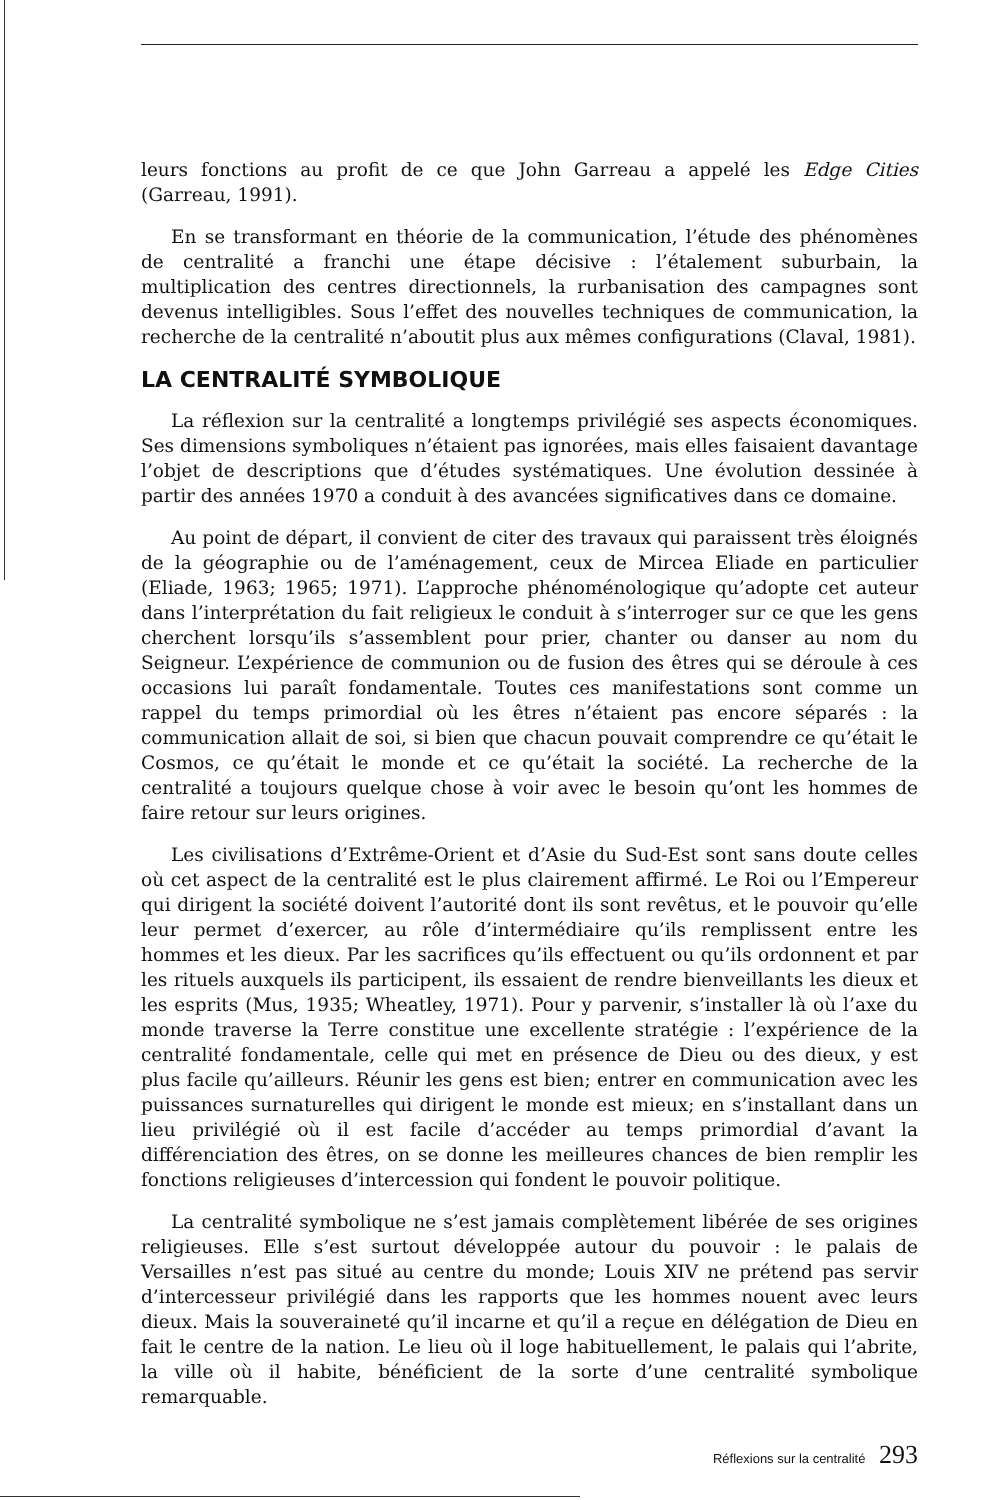leurs fonctions au profit de ce que John Garreau a appelé les Edge Cities (Garreau, 1991).
En se transformant en théorie de la communication, l’étude des phénomènes de centralité a franchi une étape décisive : l’étalement suburbain, la multiplication des centres directionnels, la rurbanisation des campagnes sont devenus intelligibles. Sous l’effet des nouvelles techniques de communication, la recherche de la centralité n’aboutit plus aux mêmes configurations (Claval, 1981).
LA CENTRALITÉ SYMBOLIQUE
La réflexion sur la centralité a longtemps privilégié ses aspects économiques. Ses dimensions symboliques n’étaient pas ignorées, mais elles faisaient davantage l’objet de descriptions que d’études systématiques. Une évolution dessinée à partir des années 1970 a conduit à des avancées significatives dans ce domaine.
Au point de départ, il convient de citer des travaux qui paraissent très éloignés de la géographie ou de l’aménagement, ceux de Mircea Eliade en particulier (Eliade, 1963; 1965; 1971). L’approche phénoménologique qu’adopte cet auteur dans l’interprétation du fait religieux le conduit à s’interroger sur ce que les gens cherchent lorsqu’ils s’assemblent pour prier, chanter ou danser au nom du Seigneur. L’expérience de communion ou de fusion des êtres qui se déroule à ces occasions lui paraît fondamentale. Toutes ces manifestations sont comme un rappel du temps primordial où les êtres n’étaient pas encore séparés : la communication allait de soi, si bien que chacun pouvait comprendre ce qu’était le Cosmos, ce qu’était le monde et ce qu’était la société. La recherche de la centralité a toujours quelque chose à voir avec le besoin qu’ont les hommes de faire retour sur leurs origines.
Les civilisations d’Extrême-Orient et d’Asie du Sud-Est sont sans doute celles où cet aspect de la centralité est le plus clairement affirmé. Le Roi ou l’Empereur qui dirigent la société doivent l’autorité dont ils sont revêtus, et le pouvoir qu’elle leur permet d’exercer, au rôle d’intermédiaire qu’ils remplissent entre les hommes et les dieux. Par les sacrifices qu’ils effectuent ou qu’ils ordonnent et par les rituels auxquels ils participent, ils essaient de rendre bienveillants les dieux et les esprits (Mus, 1935; Wheatley, 1971). Pour y parvenir, s’installer là où l’axe du monde traverse la Terre constitue une excellente stratégie : l’expérience de la centralité fondamentale, celle qui met en présence de Dieu ou des dieux, y est plus facile qu’ailleurs. Réunir les gens est bien; entrer en communication avec les puissances surnaturelles qui dirigent le monde est mieux; en s’installant dans un lieu privilégié où il est facile d’accéder au temps primordial d’avant la différenciation des êtres, on se donne les meilleures chances de bien remplir les fonctions religieuses d’intercession qui fondent le pouvoir politique.
La centralité symbolique ne s’est jamais complètement libérée de ses origines religieuses. Elle s’est surtout développée autour du pouvoir : le palais de Versailles n’est pas situé au centre du monde; Louis XIV ne prétend pas servir d’intercesseur privilégié dans les rapports que les hommes nouent avec leurs dieux. Mais la souveraineté qu’il incarne et qu’il a reçue en délégation de Dieu en fait le centre de la nation. Le lieu où il loge habituellement, le palais qui l’abrite, la ville où il habite, bénéficient de la sorte d’une centralité symbolique remarquable.
Réflexions sur la centralité 293